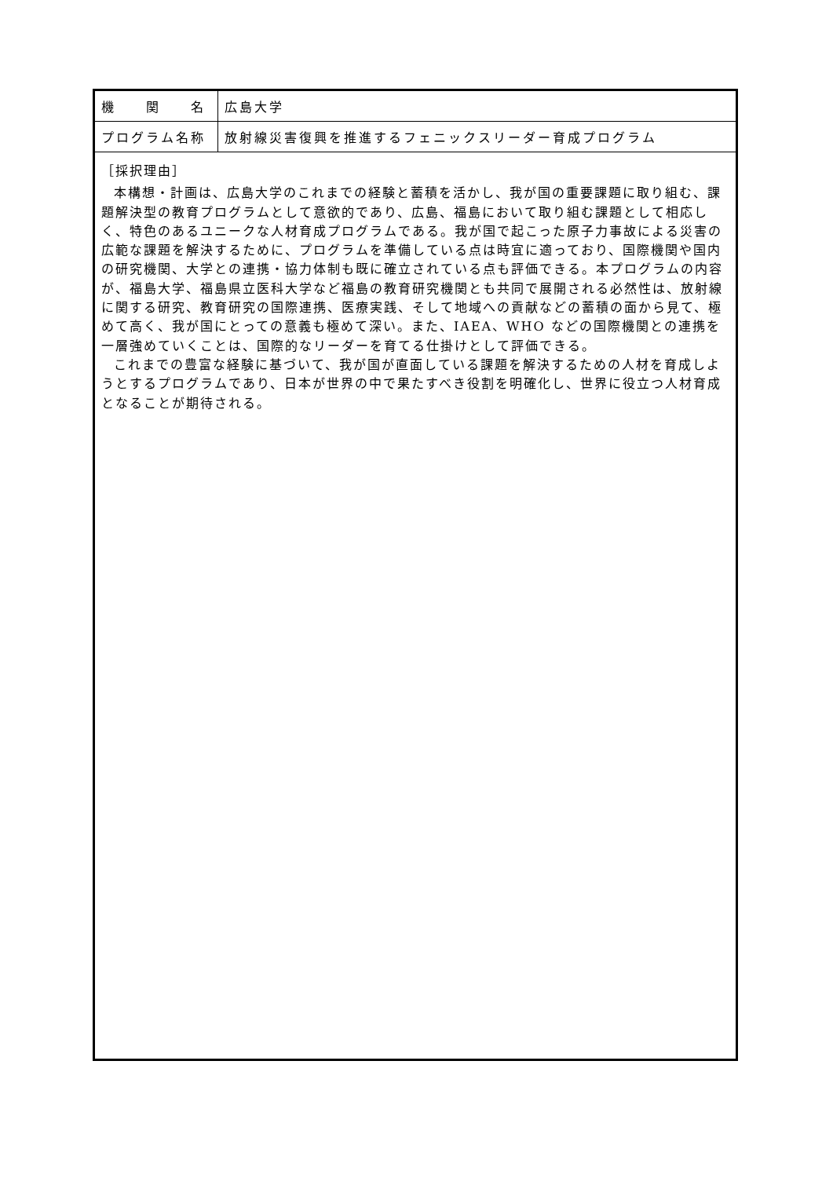| 機 関 名 | 広島大学 |
| プログラム名称 | 放射線災害復興を推進するフェニックスリーダー育成プログラム |
| ［採択理由］ 本構想・計画は、広島大学のこれまでの経験と蓄積を活かし、我が国の重要課題に取り組む、課題解決型の教育プログラムとして意欲的であり、広島、福島において取り組む課題として相応しく、特色のあるユニークな人材育成プログラムである。我が国で起こった原子力事故による災害の広範な課題を解決するために、プログラムを準備している点は時宜に適っており、国際機関や国内の研究機関、大学との連携・協力体制も既に確立されている点も評価できる。本プログラムの内容が、福島大学、福島県立医科大学など福島の教育研究機関とも共同で展開される必然性は、放射線に関する研究、教育研究の国際連携、医療実践、そして地域への貢献などの蓄積の面から見て、極めて高く、我が国にとっての意義も極めて深い。また、IAEA、WHO などの国際機関との連携を一層強めていくことは、国際的なリーダーを育てる仕掛けとして評価できる。 これまでの豊富な経験に基づいて、我が国が直面している課題を解決するための人材を育成しようとするプログラムであり、日本が世界の中で果たすべき役割を明確化し、世界に役立つ人材育成となることが期待される。 | |